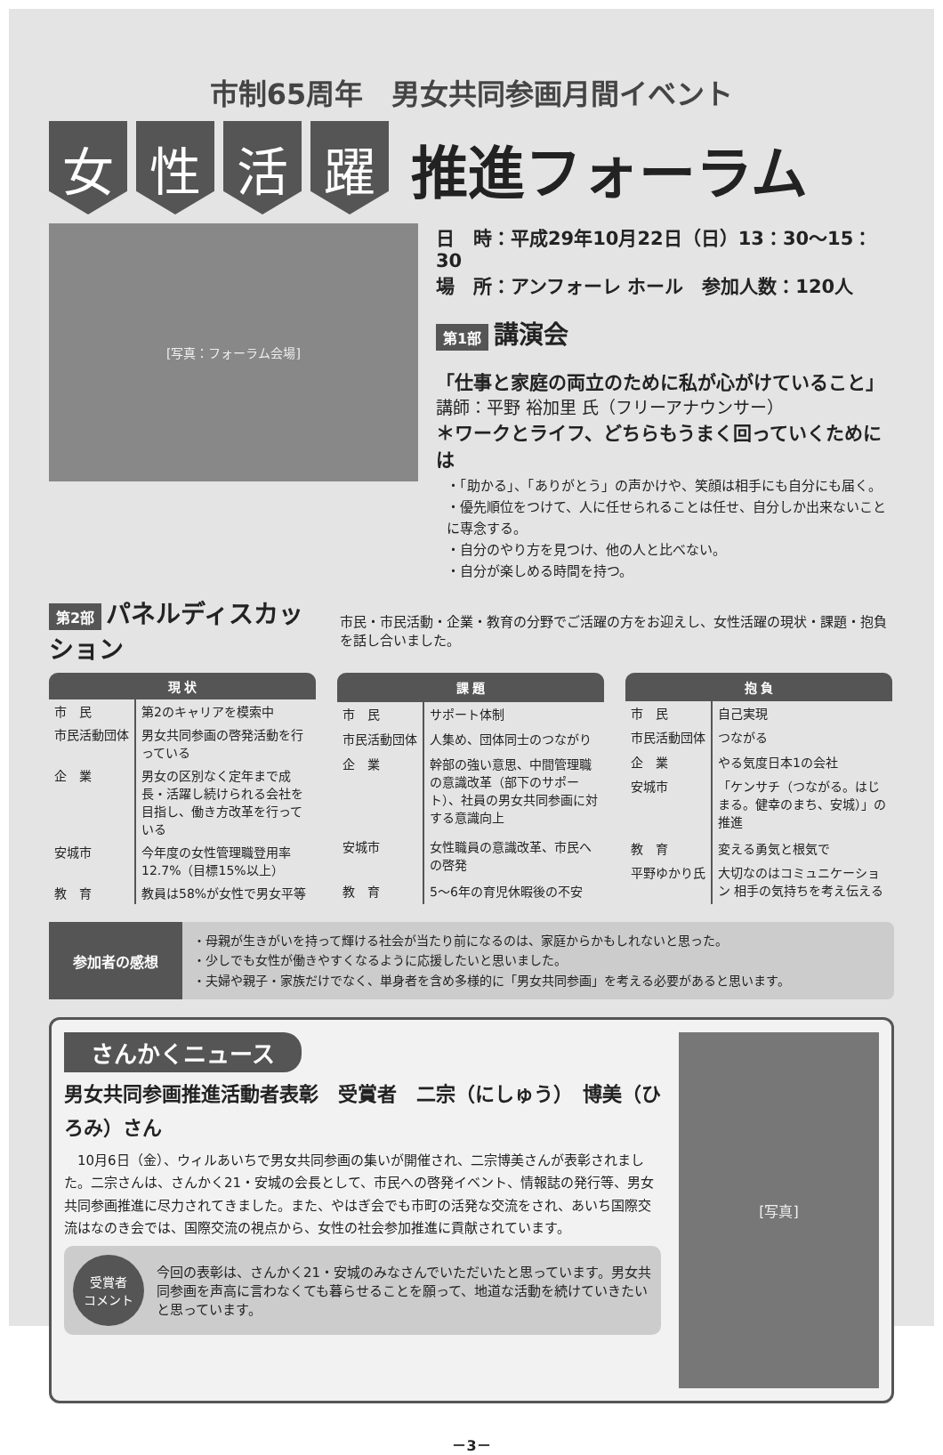市制65周年　男女共同参画月間イベント
女 性 活 躍
推進フォーラム
[写真：フォーラム会場]
日　時：平成29年10月22日（日）13：30～15：30
場　所：アンフォーレ ホール　参加人数：120人
第1部 講演会
「仕事と家庭の両立のために私が心がけていること」
講師：平野 裕加里 氏（フリーアナウンサー）
＊ワークとライフ、どちらもうまく回っていくためには
・「助かる」、「ありがとう」の声かけや、笑顔は相手にも自分にも届く。
・優先順位をつけて、人に任せられることは任せ、自分しか出来ないことに専念する。
・自分のやり方を見つけ、他の人と比べない。
・自分が楽しめる時間を持つ。
第2部 パネルディスカッション
市民・市民活動・企業・教育の分野でご活躍の方をお迎えし、女性活躍の現状・課題・抱負を話し合いました。
| 現 状 | |
| --- | --- |
| 市 民 | 第2のキャリアを模索中 |
| 市民活動団体 | 男女共同参画の啓発活動を行っている |
| 企 業 | 男女の区別なく定年まで成長・活躍し続けられる会社を目指し、働き方改革を行っている |
| 安城市 | 今年度の女性管理職登用率12.7%（目標15%以上） |
| 教 育 | 教員は58%が女性で男女平等 |
| 課 題 | |
| --- | --- |
| 市 民 | サポート体制 |
| 市民活動団体 | 人集め、団体同士のつながり |
| 企 業 | 幹部の強い意思、中間管理職の意識改革（部下のサポート）、社員の男女共同参画に対する意識向上 |
| 安城市 | 女性職員の意識改革、市民への啓発 |
| 教 育 | 5～6年の育児休暇後の不安 |
| 抱 負 | |
| --- | --- |
| 市 民 | 自己実現 |
| 市民活動団体 | つながる |
| 企 業 | やる気度日本1の会社 |
| 安城市 | 「ケンサチ（つながる。はじまる。健幸のまち、安城）」の推進 |
| 教 育 | 変える勇気と根気で |
| 平野ゆかり氏 | 大切なのはコミュニケーション 相手の気持ちを考え伝える |
参加者の感想
・母親が生きがいを持って輝ける社会が当たり前になるのは、家庭からかもしれないと思った。
・少しでも女性が働きやすくなるように応援したいと思いました。
・夫婦や親子・家族だけでなく、単身者を含め多様的に「男女共同参画」を考える必要があると思います。
さんかくニュース
男女共同参画推進活動者表彰　受賞者　二宗（にしゅう）　博美（ひろみ）さん
　10月6日（金）、ウィルあいちで男女共同参画の集いが開催され、二宗博美さんが表彰されました。二宗さんは、さんかく21・安城の会長として、市民への啓発イベント、情報誌の発行等、男女共同参画推進に尽力されてきました。また、やはぎ会でも市町の活発な交流をされ、あいち国際交流はなのき会では、国際交流の視点から、女性の社会参加推進に貢献されています。
受賞者
コメント
今回の表彰は、さんかく21・安城のみなさんでいただいたと思っています。男女共同参画を声高に言わなくても暮らせることを願って、地道な活動を続けていきたいと思っています。
[写真]
－3－